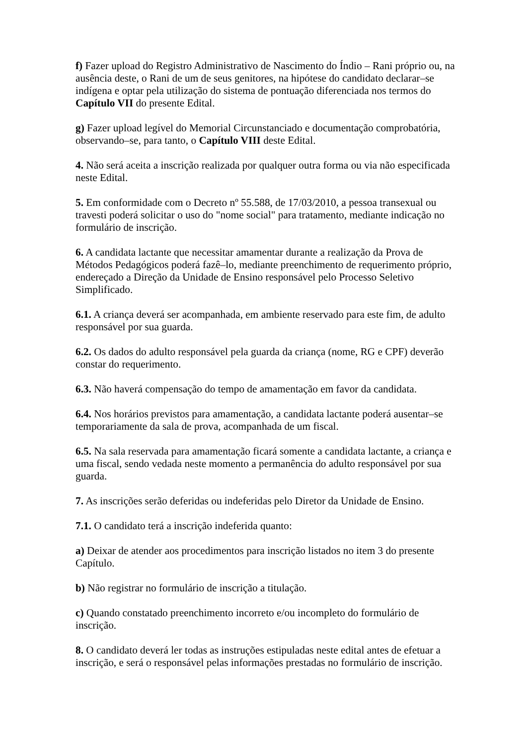f) Fazer upload do Registro Administrativo de Nascimento do Índio – Rani próprio ou, na ausência deste, o Rani de um de seus genitores, na hipótese do candidato declarar–se indígena e optar pela utilização do sistema de pontuação diferenciada nos termos do Capítulo VII do presente Edital.
g) Fazer upload legível do Memorial Circunstanciado e documentação comprobatória, observando–se, para tanto, o Capítulo VIII deste Edital.
4. Não será aceita a inscrição realizada por qualquer outra forma ou via não especificada neste Edital.
5. Em conformidade com o Decreto nº 55.588, de 17/03/2010, a pessoa transexual ou travesti poderá solicitar o uso do "nome social" para tratamento, mediante indicação no formulário de inscrição.
6. A candidata lactante que necessitar amamentar durante a realização da Prova de Métodos Pedagógicos poderá fazê–lo, mediante preenchimento de requerimento próprio, endereçado a Direção da Unidade de Ensino responsável pelo Processo Seletivo Simplificado.
6.1. A criança deverá ser acompanhada, em ambiente reservado para este fim, de adulto responsável por sua guarda.
6.2. Os dados do adulto responsável pela guarda da criança (nome, RG e CPF) deverão constar do requerimento.
6.3. Não haverá compensação do tempo de amamentação em favor da candidata.
6.4. Nos horários previstos para amamentação, a candidata lactante poderá ausentar–se temporariamente da sala de prova, acompanhada de um fiscal.
6.5. Na sala reservada para amamentação ficará somente a candidata lactante, a criança e uma fiscal, sendo vedada neste momento a permanência do adulto responsável por sua guarda.
7. As inscrições serão deferidas ou indeferidas pelo Diretor da Unidade de Ensino.
7.1. O candidato terá a inscrição indeferida quanto:
a) Deixar de atender aos procedimentos para inscrição listados no item 3 do presente Capítulo.
b) Não registrar no formulário de inscrição a titulação.
c) Quando constatado preenchimento incorreto e/ou incompleto do formulário de inscrição.
8. O candidato deverá ler todas as instruções estipuladas neste edital antes de efetuar a inscrição, e será o responsável pelas informações prestadas no formulário de inscrição.